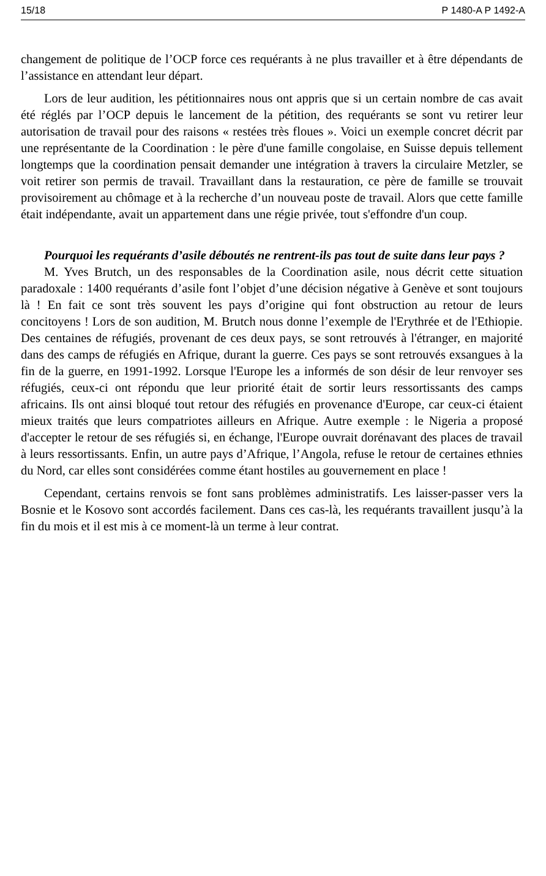15/18 P 1480-A P 1492-A
changement de politique de l’OCP force ces requérants à ne plus travailler et à être dépendants de l’assistance en attendant leur départ.
Lors de leur audition, les pétitionnaires nous ont appris que si un certain nombre de cas avait été réglés par l’OCP depuis le lancement de la pétition, des requérants se sont vu retirer leur autorisation de travail pour des raisons « restées très floues ». Voici un exemple concret décrit par une représentante de la Coordination : le père d'une famille congolaise, en Suisse depuis tellement longtemps que la coordination pensait demander une intégration à travers la circulaire Metzler, se voit retirer son permis de travail. Travaillant dans la restauration, ce père de famille se trouvait provisoirement au chômage et à la recherche d’un nouveau poste de travail. Alors que cette famille était indépendante, avait un appartement dans une régie privée, tout s'effondre d'un coup.
Pourquoi les requérants d’asile déboutés ne rentrent-ils pas tout de suite dans leur pays ?
M. Yves Brutch, un des responsables de la Coordination asile, nous décrit cette situation paradoxale : 1400 requérants d’asile font l’objet d’une décision négative à Genève et sont toujours là ! En fait ce sont très souvent les pays d’origine qui font obstruction au retour de leurs concitoyens ! Lors de son audition, M. Brutch nous donne l’exemple de l'Erythrée et de l'Ethiopie. Des centaines de réfugiés, provenant de ces deux pays, se sont retrouvés à l'étranger, en majorité dans des camps de réfugiés en Afrique, durant la guerre. Ces pays se sont retrouvés exsangues à la fin de la guerre, en 1991-1992. Lorsque l'Europe les a informés de son désir de leur renvoyer ses réfugiés, ceux-ci ont répondu que leur priorité était de sortir leurs ressortissants des camps africains. Ils ont ainsi bloqué tout retour des réfugiés en provenance d'Europe, car ceux-ci étaient mieux traités que leurs compatriotes ailleurs en Afrique. Autre exemple : le Nigeria a proposé d'accepter le retour de ses réfugiés si, en échange, l'Europe ouvrait dorénavant des places de travail à leurs ressortissants. Enfin, un autre pays d’Afrique, l’Angola, refuse le retour de certaines ethnies du Nord, car elles sont considérées comme étant hostiles au gouvernement en place !
Cependant, certains renvois se font sans problèmes administratifs. Les laisser-passer vers la Bosnie et le Kosovo sont accordés facilement. Dans ces cas-là, les requérants travaillent jusqu’à la fin du mois et il est mis à ce moment-là un terme à leur contrat.